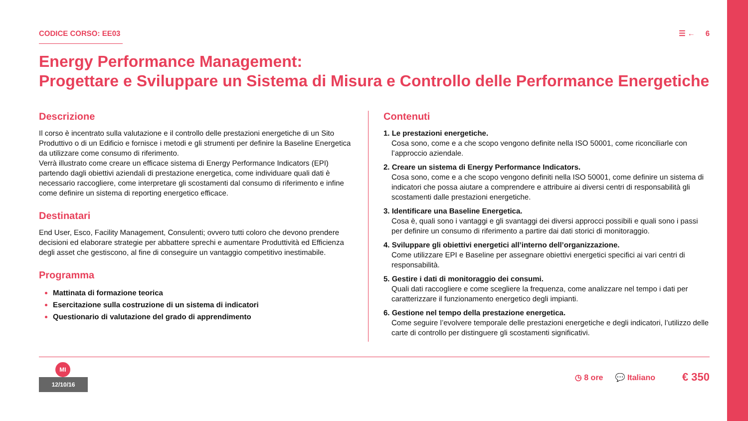CODICE CORSO: EE03 ☰ ← 6
Energy Performance Management:
Progettare e Sviluppare un Sistema di Misura e Controllo delle Performance Energetiche
Descrizione
Il corso è incentrato sulla valutazione e il controllo delle prestazioni energetiche di un Sito Produttivo o di un Edificio e fornisce i metodi e gli strumenti per definire la Baseline Energetica da utilizzare come consumo di riferimento.
Verrà illustrato come creare un efficace sistema di Energy Performance Indicators (EPI) partendo dagli obiettivi aziendali di prestazione energetica, come individuare quali dati è necessario raccogliere, come interpretare gli scostamenti dal consumo di riferimento e infine come definire un sistema di reporting energetico efficace.
Destinatari
End User, Esco, Facility Management, Consulenti; ovvero tutti coloro che devono prendere decisioni ed elaborare strategie per abbattere sprechi e aumentare Produttività ed Efficienza degli asset che gestiscono, al fine di conseguire un vantaggio competitivo inestimabile.
Programma
Mattinata di formazione teorica
Esercitazione sulla costruzione di un sistema di indicatori
Questionario di valutazione del grado di apprendimento
Contenuti
1. Le prestazioni energetiche.
Cosa sono, come e a che scopo vengono definite nella ISO 50001, come riconciliarle con l’approccio aziendale.
2. Creare un sistema di Energy Performance Indicators.
Cosa sono, come e a che scopo vengono definiti nella ISO 50001, come definire un sistema di indicatori che possa aiutare a comprendere e attribuire ai diversi centri di responsabilità gli scostamenti dalle prestazioni energetiche.
3. Identificare una Baseline Energetica.
Cosa è, quali sono i vantaggi e gli svantaggi dei diversi approcci possibili e quali sono i passi per definire un consumo di riferimento a partire dai dati storici di monitoraggio.
4. Sviluppare gli obiettivi energetici all’interno dell’organizzazione.
Come utilizzare EPI e Baseline per assegnare obiettivi energetici specifici ai vari centri di responsabilità.
5. Gestire i dati di monitoraggio dei consumi.
Quali dati raccogliere e come scegliere la frequenza, come analizzare nel tempo i dati per caratterizzare il funzionamento energetico degli impianti.
6. Gestione nel tempo della prestazione energetica.
Come seguire l’evolvere temporale delle prestazioni energetiche e degli indicatori, l’utilizzo delle carte di controllo per distinguere gli scostamenti significativi.
MI
12/10/16
◷ 8 ore 💬 Italiano € 350